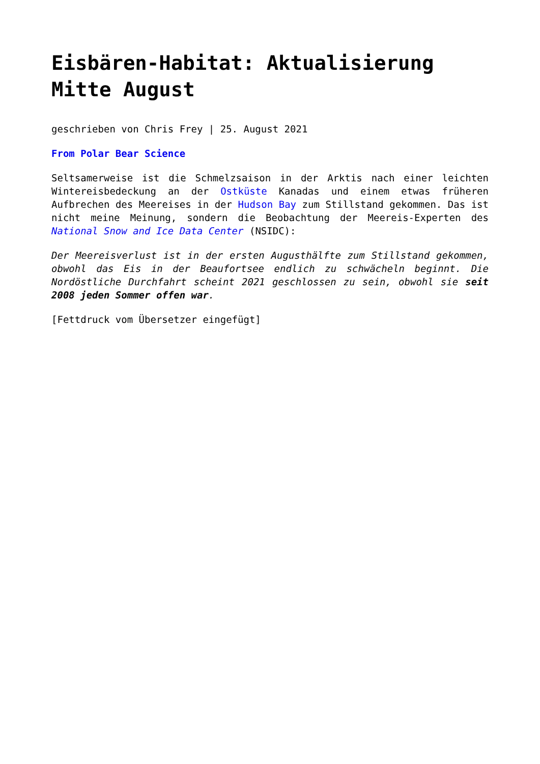Eisbären-Habitat: Aktualisierung Mitte August
geschrieben von Chris Frey | 25. August 2021
From Polar Bear Science
Seltsamerweise ist die Schmelzsaison in der Arktis nach einer leichten Wintereisbedeckung an der Ostküste Kanadas und einem etwas früheren Aufbrechen des Meereises in der Hudson Bay zum Stillstand gekommen. Das ist nicht meine Meinung, sondern die Beobachtung der Meereis-Experten des National Snow and Ice Data Center (NSIDC):
Der Meereisverlust ist in der ersten Augusthälfte zum Stillstand gekommen, obwohl das Eis in der Beaufortsee endlich zu schwächeln beginnt. Die Nordöstliche Durchfahrt scheint 2021 geschlossen zu sein, obwohl sie seit 2008 jeden Sommer offen war.
[Fettdruck vom Übersetzer eingefügt]